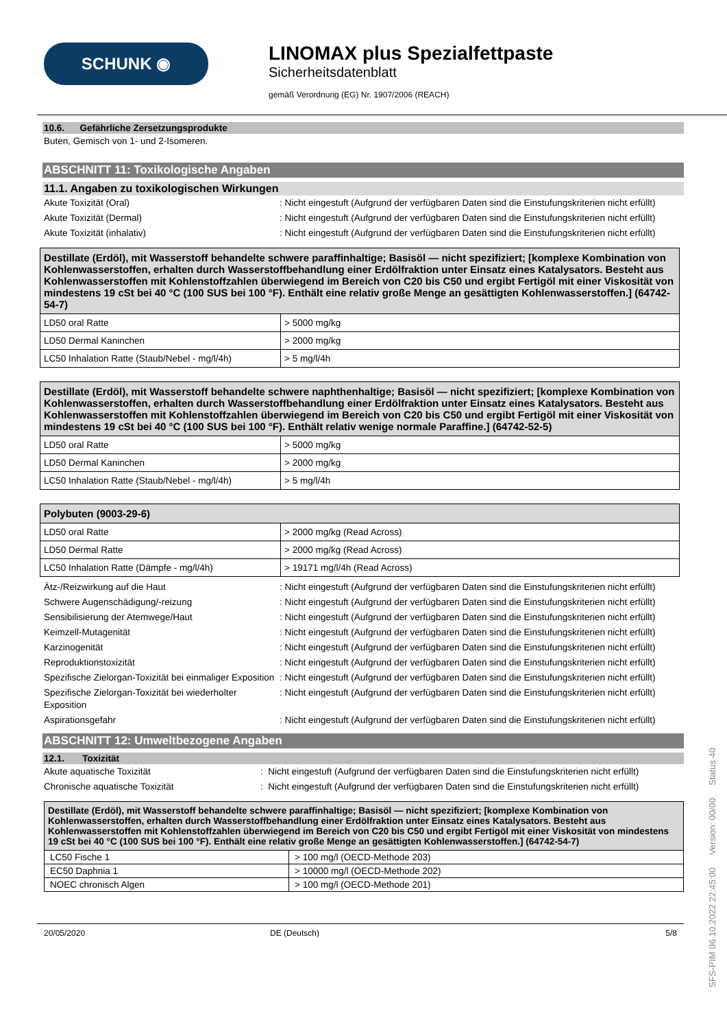SCHUNK ◉
LINOMAX plus Spezialfettpaste
Sicherheitsdatenblatt
gemäß Verordnung (EG) Nr. 1907/2006 (REACH)
10.6. Gefährliche Zersetzungsprodukte
Buten, Gemisch von 1- und 2-Isomeren.
ABSCHNITT 11: Toxikologische Angaben
11.1. Angaben zu toxikologischen Wirkungen
Akute Toxizität (Oral): Nicht eingestuft (Aufgrund der verfügbaren Daten sind die Einstufungskriterien nicht erfüllt)
Akute Toxizität (Dermal): Nicht eingestuft (Aufgrund der verfügbaren Daten sind die Einstufungskriterien nicht erfüllt)
Akute Toxizität (inhalativ): Nicht eingestuft (Aufgrund der verfügbaren Daten sind die Einstufungskriterien nicht erfüllt)
| Destillate (Erdöl), mit Wasserstoff behandelte schwere paraffinhaltige; Basisöl — nicht spezifiziert; [komplexe Kombination von Kohlenwasserstoffen, erhalten durch Wasserstoffbehandlung einer Erdölfraktion unter Einsatz eines Katalysators. Besteht aus Kohlenwasserstoffen mit Kohlenstoffzahlen überwiegend im Bereich von C20 bis C50 und ergibt Fertigöl mit einer Viskosität von mindestens 19 cSt bei 40 °C (100 SUS bei 100 °F). Enthält eine relativ große Menge an gesättigten Kohlenwasserstoffen.] (64742-54-7) | |
| --- | --- |
| LD50 oral Ratte | > 5000 mg/kg |
| LD50 Dermal Kaninchen | > 2000 mg/kg |
| LC50 Inhalation Ratte (Staub/Nebel - mg/l/4h) | > 5 mg/l/4h |
| Destillate (Erdöl), mit Wasserstoff behandelte schwere naphthenhaltige; Basisöl — nicht spezifiziert; [komplexe Kombination von Kohlenwasserstoffen, erhalten durch Wasserstoffbehandlung einer Erdölfraktion unter Einsatz eines Katalysators. Besteht aus Kohlenwasserstoffen mit Kohlenstoffzahlen überwiegend im Bereich von C20 bis C50 und ergibt Fertigöl mit einer Viskosität von mindestens 19 cSt bei 40 °C (100 SUS bei 100 °F). Enthält relativ wenige normale Paraffine.] (64742-52-5) | |
| --- | --- |
| LD50 oral Ratte | > 5000 mg/kg |
| LD50 Dermal Kaninchen | > 2000 mg/kg |
| LC50 Inhalation Ratte (Staub/Nebel - mg/l/4h) | > 5 mg/l/4h |
| Polybuten (9003-29-6) | |
| --- | --- |
| LD50 oral Ratte | > 2000 mg/kg (Read Across) |
| LD50 Dermal Ratte | > 2000 mg/kg (Read Across) |
| LC50 Inhalation Ratte (Dämpfe - mg/l/4h) | > 19171 mg/l/4h (Read Across) |
Ätz-/Reizwirkung auf die Haut: Nicht eingestuft (Aufgrund der verfügbaren Daten sind die Einstufungskriterien nicht erfüllt)
Schwere Augenschädigung/-reizung: Nicht eingestuft (Aufgrund der verfügbaren Daten sind die Einstufungskriterien nicht erfüllt)
Sensibilisierung der Atemwege/Haut: Nicht eingestuft (Aufgrund der verfügbaren Daten sind die Einstufungskriterien nicht erfüllt)
Keimzell-Mutagenität: Nicht eingestuft (Aufgrund der verfügbaren Daten sind die Einstufungskriterien nicht erfüllt)
Karzinogenität: Nicht eingestuft (Aufgrund der verfügbaren Daten sind die Einstufungskriterien nicht erfüllt)
Reproduktionstoxizität: Nicht eingestuft (Aufgrund der verfügbaren Daten sind die Einstufungskriterien nicht erfüllt)
Spezifische Zielorgan-Toxizität bei einmaliger Exposition: Nicht eingestuft (Aufgrund der verfügbaren Daten sind die Einstufungskriterien nicht erfüllt)
Spezifische Zielorgan-Toxizität bei wiederholter Exposition: Nicht eingestuft (Aufgrund der verfügbaren Daten sind die Einstufungskriterien nicht erfüllt)
Aspirationsgefahr: Nicht eingestuft (Aufgrund der verfügbaren Daten sind die Einstufungskriterien nicht erfüllt)
ABSCHNITT 12: Umweltbezogene Angaben
12.1. Toxizität
Akute aquatische Toxizität: Nicht eingestuft (Aufgrund der verfügbaren Daten sind die Einstufungskriterien nicht erfüllt)
Chronische aquatische Toxizität: Nicht eingestuft (Aufgrund der verfügbaren Daten sind die Einstufungskriterien nicht erfüllt)
| Destillate (Erdöl), mit Wasserstoff behandelte schwere paraffinhaltige; Basisöl — nicht spezifiziert; [komplexe Kombination von Kohlenwasserstoffen, erhalten durch Wasserstoffbehandlung einer Erdölfraktion unter Einsatz eines Katalysators. Besteht aus Kohlenwasserstoffen mit Kohlenstoffzahlen überwiegend im Bereich von C20 bis C50 und ergibt Fertigöl mit einer Viskosität von mindestens 19 cSt bei 40 °C (100 SUS bei 100 °F). Enthält eine relativ große Menge an gesättigten Kohlenwasserstoffen.] (64742-54-7) | |
| --- | --- |
| LC50 Fische 1 | > 100 mg/l (OECD-Methode 203) |
| EC50 Daphnia 1 | > 10000 mg/l (OECD-Methode 202) |
| NOEC chronisch Algen | > 100 mg/l (OECD-Methode 201) |
20/05/2020 DE (Deutsch) 5/8
SFS-PIM 06.10.2022 22:45:00 Version: 00/00 Status 40